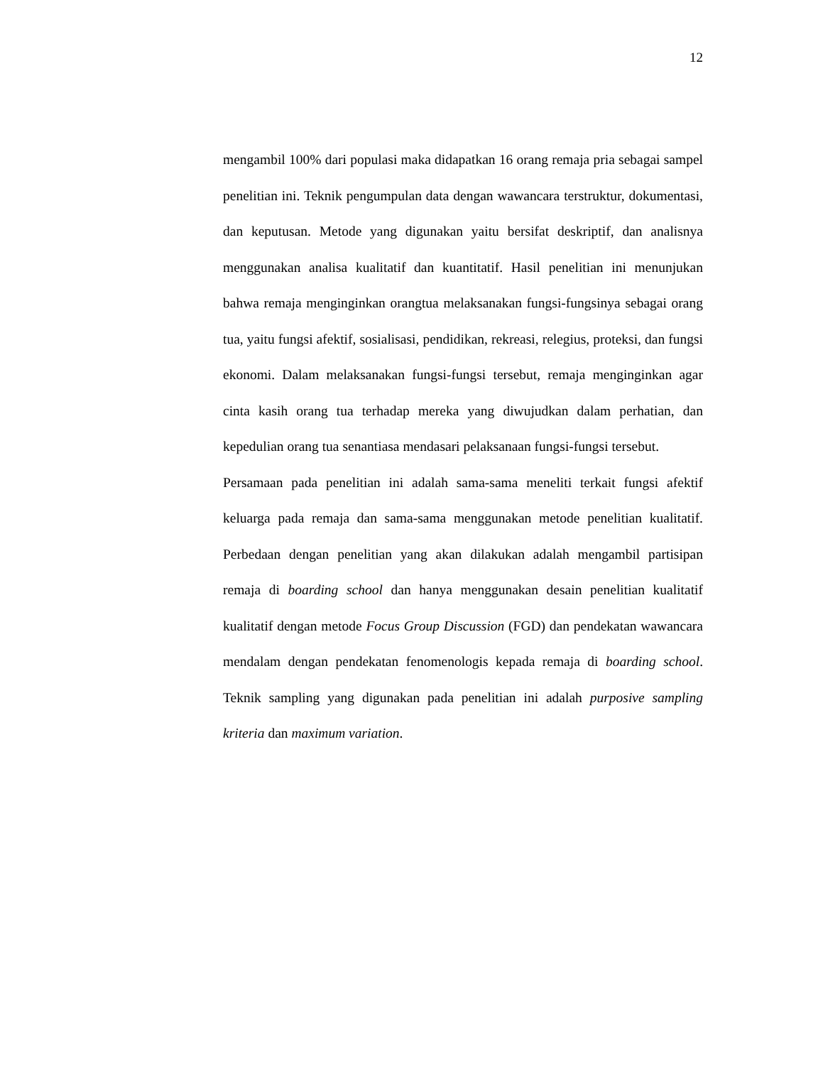12
mengambil 100% dari populasi maka didapatkan 16 orang remaja pria sebagai sampel penelitian ini. Teknik pengumpulan data dengan wawancara terstruktur, dokumentasi, dan keputusan. Metode yang digunakan yaitu bersifat deskriptif, dan analisnya menggunakan analisa kualitatif dan kuantitatif. Hasil penelitian ini menunjukan bahwa remaja menginginkan orangtua melaksanakan fungsi-fungsinya sebagai orang tua, yaitu fungsi afektif, sosialisasi, pendidikan, rekreasi, relegius, proteksi, dan fungsi ekonomi. Dalam melaksanakan fungsi-fungsi tersebut, remaja menginginkan agar cinta kasih orang tua terhadap mereka yang diwujudkan dalam perhatian, dan kepedulian orang tua senantiasa mendasari pelaksanaan fungsi-fungsi tersebut.
Persamaan pada penelitian ini adalah sama-sama meneliti terkait fungsi afektif keluarga pada remaja dan sama-sama menggunakan metode penelitian kualitatif. Perbedaan dengan penelitian yang akan dilakukan adalah mengambil partisipan remaja di boarding school dan hanya menggunakan desain penelitian kualitatif kualitatif dengan metode Focus Group Discussion (FGD) dan pendekatan wawancara mendalam dengan pendekatan fenomenologis kepada remaja di boarding school. Teknik sampling yang digunakan pada penelitian ini adalah purposive sampling kriteria dan maximum variation.